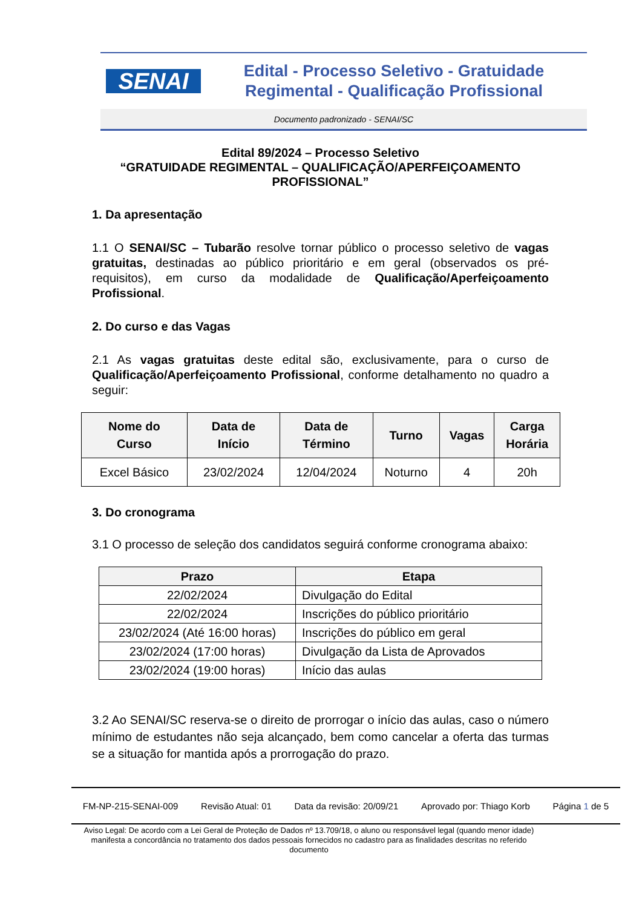SENAI
Edital - Processo Seletivo - Gratuidade
Regimental - Qualificação Profissional
Documento padronizado - SENAI/SC
Edital 89/2024 – Processo Seletivo
“GRATUIDADE REGIMENTAL – QUALIFICAÇÃO/APERFEIÇOAMENTO PROFISSIONAL”
1. Da apresentação
1.1 O SENAI/SC – Tubarão resolve tornar público o processo seletivo de vagas gratuitas, destinadas ao público prioritário e em geral (observados os pré-requisitos), em curso da modalidade de Qualificação/Aperfeiçoamento Profissional.
2. Do curso e das Vagas
2.1 As vagas gratuitas deste edital são, exclusivamente, para o curso de Qualificação/Aperfeiçoamento Profissional, conforme detalhamento no quadro a seguir:
| Nome do Curso | Data de Início | Data de Término | Turno | Vagas | Carga Horária |
| --- | --- | --- | --- | --- | --- |
| Excel Básico | 23/02/2024 | 12/04/2024 | Noturno | 4 | 20h |
3. Do cronograma
3.1 O processo de seleção dos candidatos seguirá conforme cronograma abaixo:
| Prazo | Etapa |
| --- | --- |
| 22/02/2024 | Divulgação do Edital |
| 22/02/2024 | Inscrições do público prioritário |
| 23/02/2024 (Até 16:00 horas) | Inscrições do público em geral |
| 23/02/2024 (17:00 horas) | Divulgação da Lista de Aprovados |
| 23/02/2024 (19:00 horas) | Início das aulas |
3.2 Ao SENAI/SC reserva-se o direito de prorrogar o início das aulas, caso o número mínimo de estudantes não seja alcançado, bem como cancelar a oferta das turmas se a situação for mantida após a prorrogação do prazo.
FM-NP-215-SENAI-009 Revisão Atual: 01 Data da revisão: 20/09/21 Aprovado por: Thiago Korb Página 1 de 5
Aviso Legal: De acordo com a Lei Geral de Proteção de Dados nº 13.709/18, o aluno ou responsável legal (quando menor idade) manifesta a concordância no tratamento dos dados pessoais fornecidos no cadastro para as finalidades descritas no referido documento